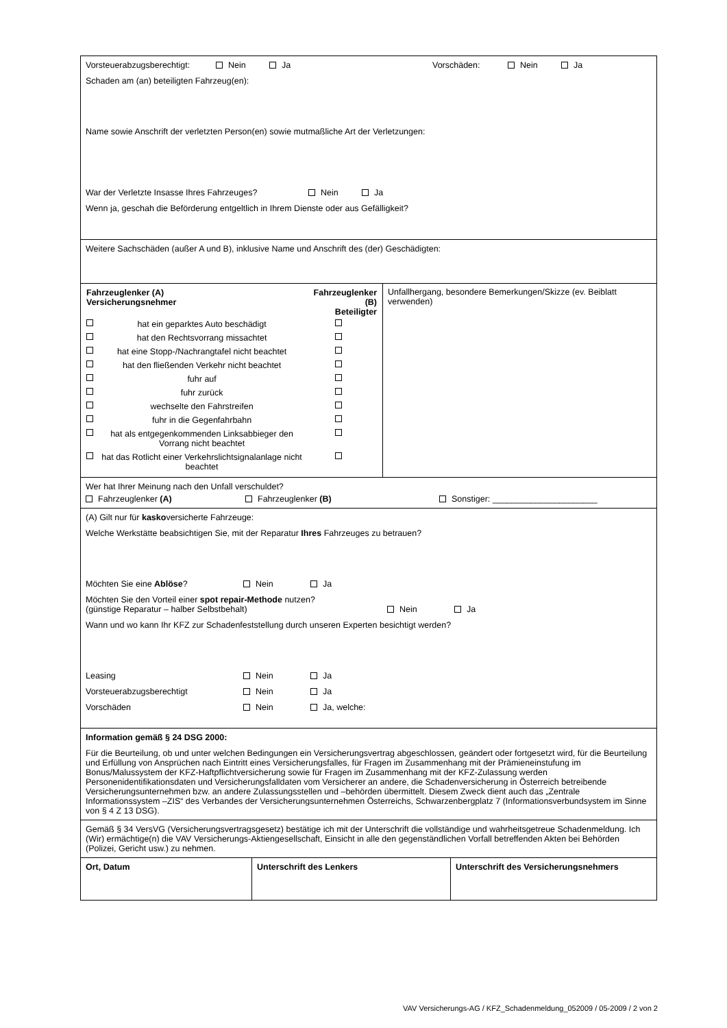Vorsteuerabzugsberechtigt: Nein Ja Vorschäden: Nein Ja
Schaden am (an) beteiligten Fahrzeug(en):
Name sowie Anschrift der verletzten Person(en) sowie mutmaßliche Art der Verletzungen:
War der Verletzte Insasse Ihres Fahrzeuges? Nein Ja
Wenn ja, geschah die Beförderung entgeltlich in Ihrem Dienste oder aus Gefälligkeit?
Weitere Sachschäden (außer A und B), inklusive Name und Anschrift des (der) Geschädigten:
| Fahrzeuglenker (A) Versicherungsnehmer | | Fahrzeuglenker (B) Beteiligter |
| | hat ein geparktes Auto beschädigt | |
| | hat den Rechtsvorrang missachtet | |
| | hat eine Stopp-/Nachrangtafel nicht beachtet | |
| | hat den fließenden Verkehr nicht beachtet | |
| | fuhr auf | |
| | fuhr zurück | |
| | wechselte den Fahrstreifen | |
| | fuhr in die Gegenfahrbahn | |
| | hat als entgegenkommenden Linksabbieger den Vorrang nicht beachtet | |
| | hat das Rotlicht einer Verkehrslichtsignalanlage nicht beachtet | |
Unfallhergang, besondere Bemerkungen/Skizze (ev. Beiblatt verwenden)
Wer hat Ihrer Meinung nach den Unfall verschuldet?
Fahrzeuglenker (A) Fahrzeuglenker (B) Sonstiger: ______________________
(A) Gilt nur für kaskoversicherte Fahrzeuge:
Welche Werkstätte beabsichtigen Sie, mit der Reparatur Ihres Fahrzeuges zu betrauen?
Möchten Sie eine Ablöse? Nein Ja
Möchten Sie den Vorteil einer spot repair-Methode nutzen?
(günstige Reparatur – halber Selbstbehalt) Nein Ja
Wann und wo kann Ihr KFZ zur Schadenfeststellung durch unseren Experten besichtigt werden?
Leasing Nein Ja
Vorsteuerabzugsberechtigt Nein Ja
Vorschäden Nein Ja, welche:
Information gemäß § 24 DSG 2000:
Für die Beurteilung, ob und unter welchen Bedingungen ein Versicherungsvertrag abgeschlossen, geändert oder fortgesetzt wird, für die Beurteilung und Erfüllung von Ansprüchen nach Eintritt eines Versicherungsfalles, für Fragen im Zusammenhang mit der Prämieneinstufung im Bonus/Malussystem der KFZ-Haftpflichtversicherung sowie für Fragen im Zusammenhang mit der KFZ-Zulassung werden Personenidentifikationsdaten und Versicherungsfalldaten vom Versicherer an andere, die Schadenversicherung in Österreich betreibende Versicherungsunternehmen bzw. an andere Zulassungsstellen und –behörden übermittelt. Diesem Zweck dient auch das „Zentrale Informationssystem –ZIS“ des Verbandes der Versicherungsunternehmen Österreichs, Schwarzenbergplatz 7 (Informationsverbundsystem im Sinne von § 4 Z 13 DSG).
Gemäß § 34 VersVG (Versicherungsvertragsgesetz) bestätige ich mit der Unterschrift die vollständige und wahrheitsgetreue Schadenmeldung. Ich (Wir) ermächtige(n) die VAV Versicherungs-Aktiengesellschaft, Einsicht in alle den gegenständlichen Vorfall betreffenden Akten bei Behörden (Polizei, Gericht usw.) zu nehmen.
| Ort, Datum | Unterschrift des Lenkers | Unterschrift des Versicherungsnehmers |
VAV Versicherungs-AG / KFZ_Schadenmeldung_052009 / 05-2009 / 2 von 2